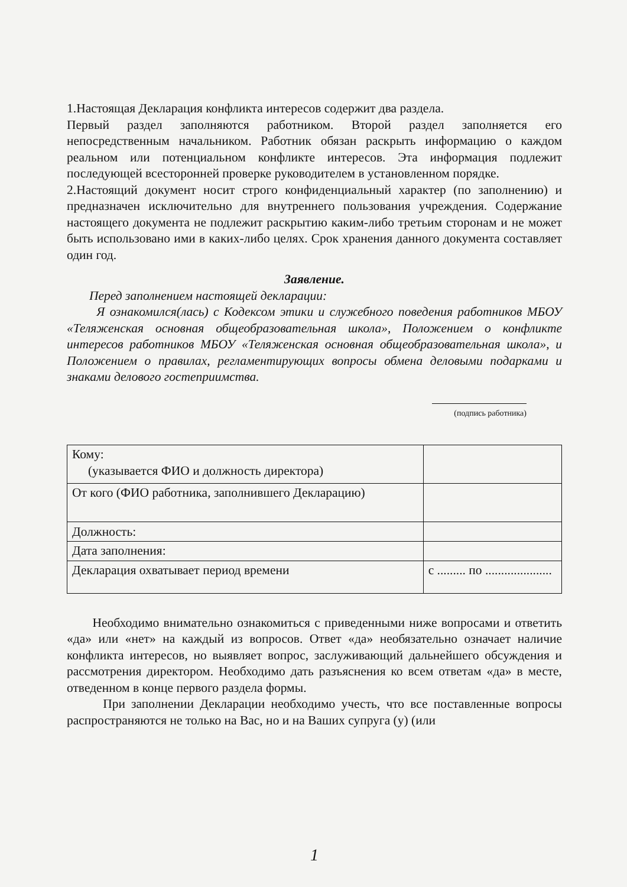1.Настоящая Декларация конфликта интересов содержит два раздела.
Первый раздел заполняются работником. Второй раздел заполняется его непосредственным начальником. Работник обязан раскрыть информацию о каждом реальном или потенциальном конфликте интересов. Эта информация подлежит последующей всесторонней проверке руководителем в установленном порядке.
2.Настоящий документ носит строго конфиденциальный характер (по заполнению) и предназначен исключительно для внутреннего пользования учреждения. Содержание настоящего документа не подлежит раскрытию каким-либо третьим сторонам и не может быть использовано ими в каких-либо целях. Срок хранения данного документа составляет один год.
Заявление.
Перед заполнением настоящей декларации:
Я ознакомился(лась) с Кодексом этики и служебного поведения работников МБОУ «Теляженская основная общеобразовательная школа», Положением о конфликте интересов работников МБОУ «Теляженская основная общеобразовательная школа», и Положением о правилах, регламентирующих вопросы обмена деловыми подарками и знаками делового гостеприимства.
(подпись работника)
| Кому: (указывается ФИО и должность директора) | |
| От кого (ФИО работника, заполнившего Декларацию) | |
| Должность: | |
| Дата заполнения: | |
| Декларация охватывает период времени | с ......... по ..................... |
Необходимо внимательно ознакомиться с приведенными ниже вопросами и ответить «да» или «нет» на каждый из вопросов. Ответ «да» необязательно означает наличие конфликта интересов, но выявляет вопрос, заслуживающий дальнейшего обсуждения и рассмотрения директором. Необходимо дать разъяснения ко всем ответам «да» в месте, отведенном в конце первого раздела формы.
При заполнении Декларации необходимо учесть, что все поставленные вопросы распространяются не только на Вас, но и на Ваших супруга (у) (или
1